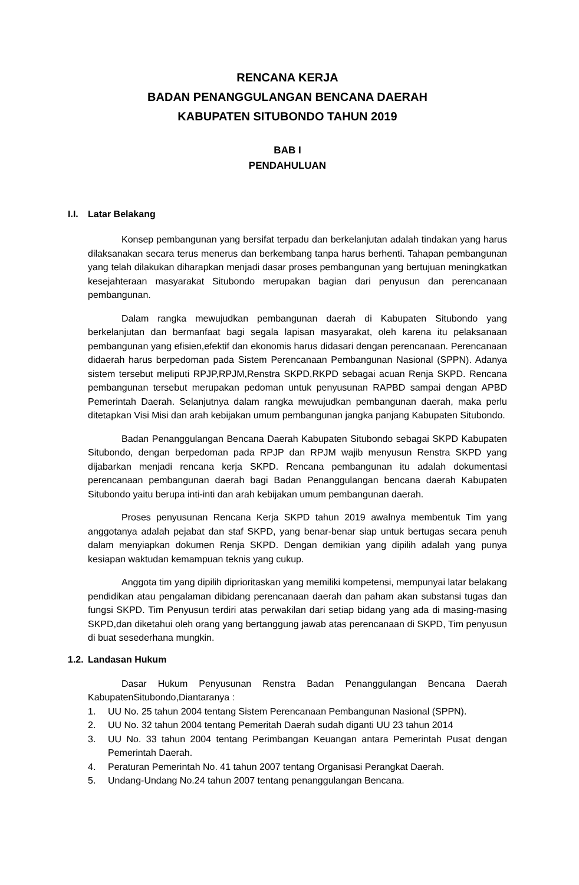RENCANA KERJA
BADAN PENANGGULANGAN BENCANA DAERAH
KABUPATEN SITUBONDO TAHUN 2019
BAB I
PENDAHULUAN
I.I. Latar Belakang
Konsep pembangunan yang bersifat terpadu dan berkelanjutan adalah tindakan yang harus dilaksanakan secara terus menerus dan berkembang tanpa harus berhenti. Tahapan pembangunan yang telah dilakukan diharapkan menjadi dasar proses pembangunan yang bertujuan meningkatkan kesejahteraan masyarakat Situbondo merupakan bagian dari penyusun dan perencanaan pembangunan.
Dalam rangka mewujudkan pembangunan daerah di Kabupaten Situbondo yang berkelanjutan dan bermanfaat bagi segala lapisan masyarakat, oleh karena itu pelaksanaan pembangunan yang efisien,efektif dan ekonomis harus didasari dengan perencanaan. Perencanaan didaerah harus berpedoman pada Sistem Perencanaan Pembangunan Nasional (SPPN). Adanya sistem tersebut meliputi RPJP,RPJM,Renstra SKPD,RKPD sebagai acuan Renja SKPD. Rencana pembangunan tersebut merupakan pedoman untuk penyusunan RAPBD sampai dengan APBD Pemerintah Daerah. Selanjutnya dalam rangka mewujudkan pembangunan daerah, maka perlu ditetapkan Visi Misi dan arah kebijakan umum pembangunan jangka panjang Kabupaten Situbondo.
Badan Penanggulangan Bencana Daerah Kabupaten Situbondo sebagai SKPD Kabupaten Situbondo, dengan berpedoman pada RPJP dan RPJM wajib menyusun Renstra SKPD yang dijabarkan menjadi rencana kerja SKPD. Rencana pembangunan itu adalah dokumentasi perencanaan pembangunan daerah bagi Badan Penanggulangan bencana daerah Kabupaten Situbondo yaitu berupa inti-inti dan arah kebijakan umum pembangunan daerah.
Proses penyusunan Rencana Kerja SKPD tahun 2019 awalnya membentuk Tim yang anggotanya adalah pejabat dan staf SKPD, yang benar-benar siap untuk bertugas secara penuh dalam menyiapkan dokumen Renja SKPD. Dengan demikian yang dipilih adalah yang punya kesiapan waktudan kemampuan teknis yang cukup.
Anggota tim yang dipilih diprioritaskan yang memiliki kompetensi, mempunyai latar belakang pendidikan atau pengalaman dibidang perencanaan daerah dan paham akan substansi tugas dan fungsi SKPD. Tim Penyusun terdiri atas perwakilan dari setiap bidang yang ada di masing-masing SKPD,dan diketahui oleh orang yang bertanggung jawab atas perencanaan di SKPD, Tim penyusun di buat sesederhana mungkin.
1.2. Landasan Hukum
Dasar Hukum Penyusunan Renstra Badan Penanggulangan Bencana Daerah KabupatenSitubondo,Diantaranya :
1. UU No. 25 tahun 2004 tentang Sistem Perencanaan Pembangunan Nasional (SPPN).
2. UU No. 32 tahun 2004 tentang Pemeritah Daerah sudah diganti UU 23 tahun 2014
3. UU No. 33 tahun 2004 tentang Perimbangan Keuangan antara Pemerintah Pusat dengan Pemerintah Daerah.
4. Peraturan Pemerintah No. 41 tahun 2007 tentang Organisasi Perangkat Daerah.
5. Undang-Undang No.24 tahun 2007 tentang penanggulangan Bencana.